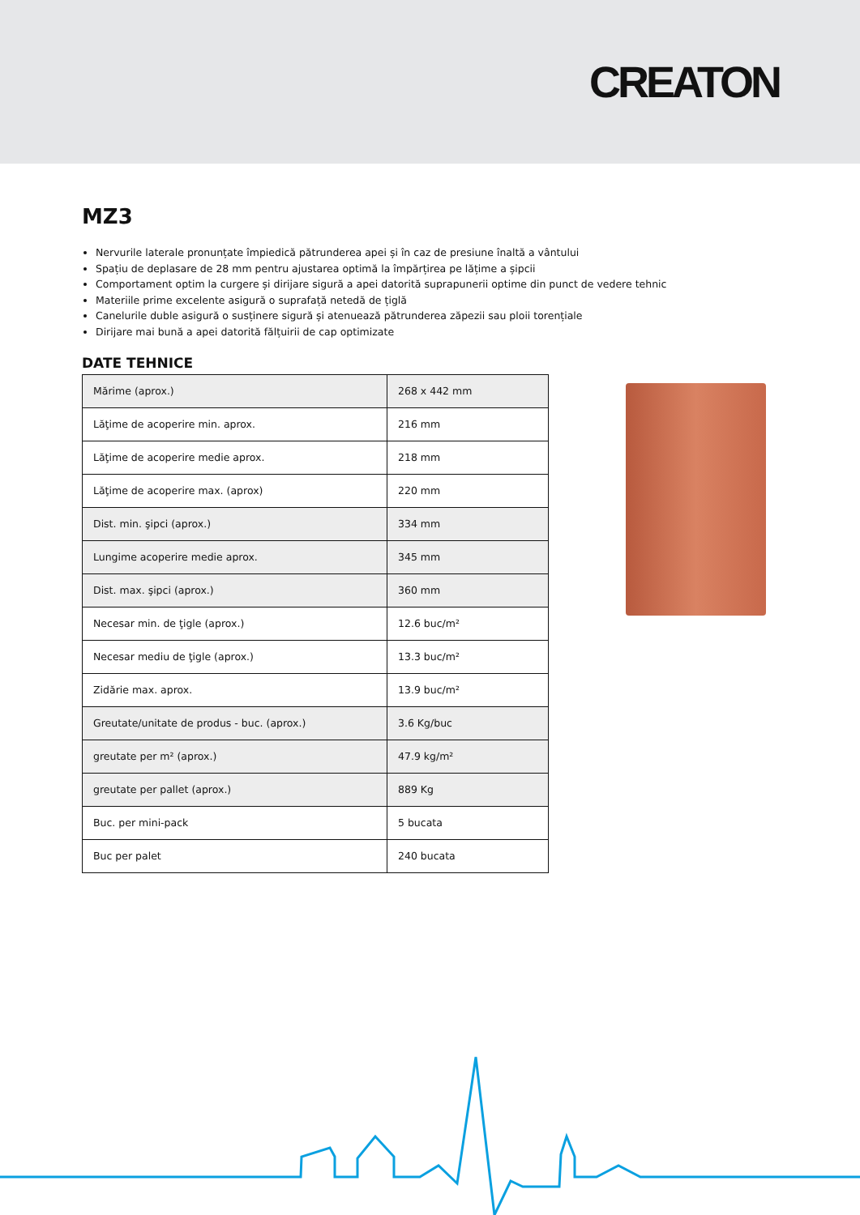CREATON
MZ3
Nervurile laterale pronunțate împiedică pătrunderea apei și în caz de presiune înaltă a vântului
Spațiu de deplasare de 28 mm pentru ajustarea optimă la împărțirea pe lățime a șipcii
Comportament optim la curgere și dirijare sigură a apei datorită suprapunerii optime din punct de vedere tehnic
Materiile prime excelente asigură o suprafață netedă de țiglă
Canelurile duble asigură o susținere sigură și atenuează pătrunderea zăpezii sau ploii torențiale
Dirijare mai bună a apei datorită fălțuirii de cap optimizate
DATE TEHNICE
| Mărime (aprox.) | 268 x 442 mm |
| Lăţime de acoperire min. aprox. | 216 mm |
| Lăţime de acoperire medie aprox. | 218 mm |
| Lăţime de acoperire max. (aprox) | 220 mm |
| Dist. min. şipci (aprox.) | 334 mm |
| Lungime acoperire medie aprox. | 345 mm |
| Dist. max. şipci (aprox.) | 360 mm |
| Necesar min. de ţigle (aprox.) | 12.6 buc/m² |
| Necesar mediu de ţigle (aprox.) | 13.3 buc/m² |
| Zidărie max. aprox. | 13.9 buc/m² |
| Greutate/unitate de produs - buc. (aprox.) | 3.6 Kg/buc |
| greutate per m² (aprox.) | 47.9 kg/m² |
| greutate per pallet (aprox.) | 889 Kg |
| Buc. per mini-pack | 5 bucata |
| Buc per palet | 240 bucata |